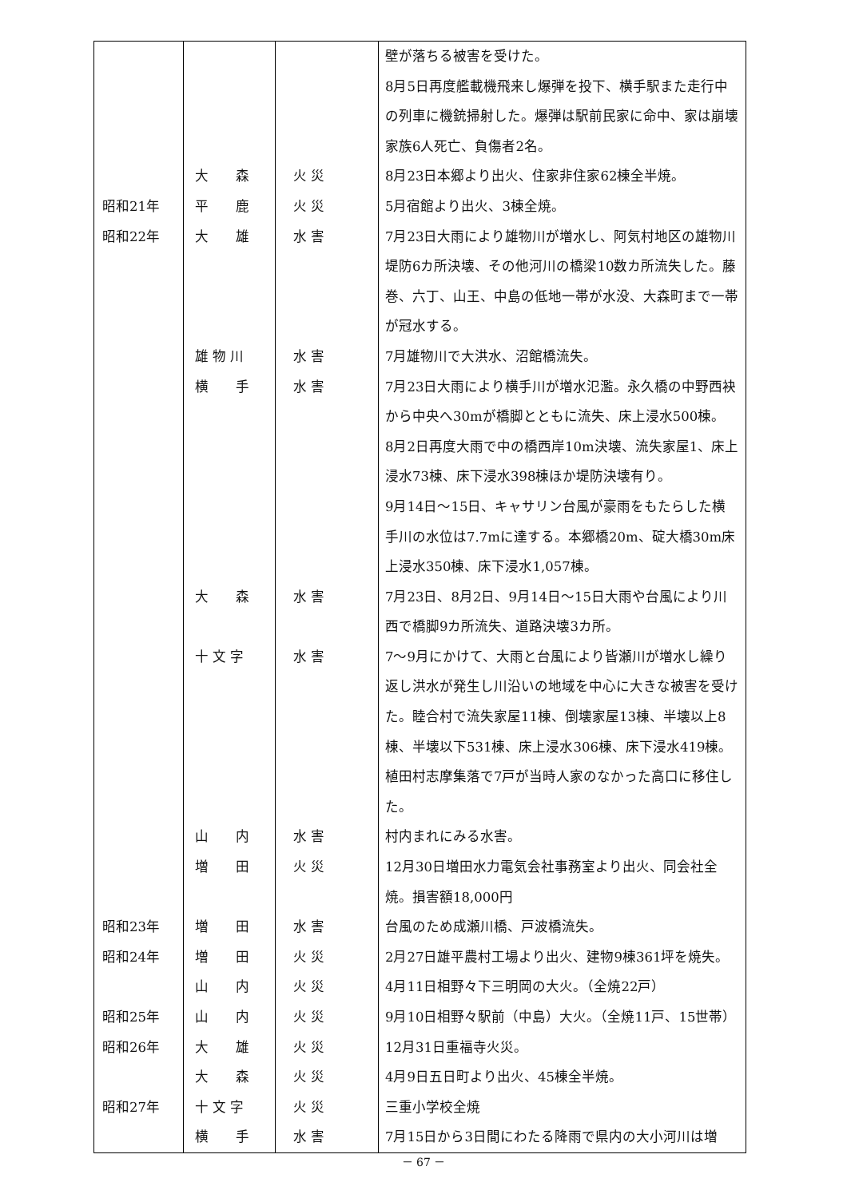| | | | 壁が落ちる被害を受けた。 8月5日再度艦載機飛来し爆弾を投下、横手駅また走行中の列車に機銃掃射した。爆弾は駅前民家に命中、家は崩壊家族6人死亡、負傷者2名。 |
| | 大 森 | 火 災 | 8月23日本郷より出火、住家非住家62棟全半焼。 |
| 昭和21年 | 平 鹿 | 火 災 | 5月宿館より出火、3棟全焼。 |
| 昭和22年 | 大 雄 | 水 害 | 7月23日大雨により雄物川が増水し、阿気村地区の雄物川堤防6カ所決壊、その他河川の橋梁10数カ所流失した。藤巻、六丁、山王、中島の低地一帯が水没、大森町まで一帯が冠水する。 |
| | 雄 物 川 | 水 害 | 7月雄物川で大洪水、沼館橋流失。 |
| | 横 手 | 水 害 | 7月23日大雨により横手川が増水氾濫。永久橋の中野西袂から中央へ30mが橋脚とともに流失、床上浸水500棟。 8月2日再度大雨で中の橋西岸10m決壊、流失家屋1、床上浸水73棟、床下浸水398棟ほか堤防決壊有り。 9月14日～15日、キャサリン台風が豪雨をもたらした横手川の水位は7.7mに達する。本郷橋20m、碇大橋30m床上浸水350棟、床下浸水1,057棟。 |
| | 大 森 | 水 害 | 7月23日、8月2日、9月14日～15日大雨や台風により川西で橋脚9カ所流失、道路決壊3カ所。 |
| | 十 文 字 | 水 害 | 7～9月にかけて、大雨と台風により皆瀬川が増水し繰り返し洪水が発生し川沿いの地域を中心に大きな被害を受けた。睦合村で流失家屋11棟、倒壊家屋13棟、半壊以上8棟、半壊以下531棟、床上浸水306棟、床下浸水419棟。植田村志摩集落で7戸が当時人家のなかった高口に移住した。 |
| | 山 内 | 水 害 | 村内まれにみる水害。 |
| | 増 田 | 火 災 | 12月30日増田水力電気会社事務室より出火、同会社全焼。損害額18,000円 |
| 昭和23年 | 増 田 | 水 害 | 台風のため成瀬川橋、戸波橋流失。 |
| 昭和24年 | 増 田 | 火 災 | 2月27日雄平農村工場より出火、建物9棟361坪を焼失。 |
| | 山 内 | 火 災 | 4月11日相野々下三明岡の大火。（全焼22戸） |
| 昭和25年 | 山 内 | 火 災 | 9月10日相野々駅前（中島）大火。（全焼11戸、15世帯） |
| 昭和26年 | 大 雄 | 火 災 | 12月31日重福寺火災。 |
| | 大 森 | 火 災 | 4月9日五日町より出火、45棟全半焼。 |
| 昭和27年 | 十 文 字 | 火 災 | 三重小学校全焼 |
| | 横 手 | 水 害 | 7月15日から3日間にわたる降雨で県内の大小河川は増 |
－ 67 －